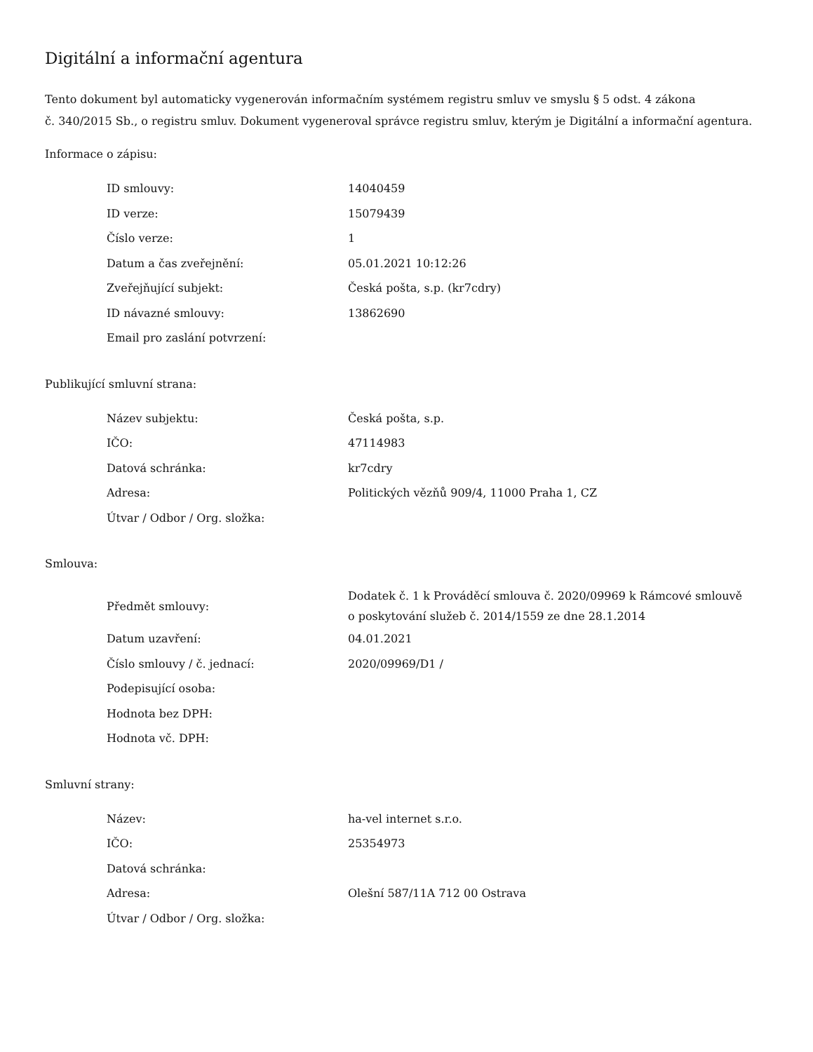Digitální a informační agentura
Tento dokument byl automaticky vygenerován informačním systémem registru smluv ve smyslu § 5 odst. 4 zákona
č. 340/2015 Sb., o registru smluv. Dokument vygeneroval správce registru smluv, kterým je Digitální a informační agentura.
Informace o zápisu:
| ID smlouvy: | 14040459 |
| ID verze: | 15079439 |
| Číslo verze: | 1 |
| Datum a čas zveřejnění: | 05.01.2021 10:12:26 |
| Zveřejňující subjekt: | Česká pošta, s.p. (kr7cdry) |
| ID návazné smlouvy: | 13862690 |
| Email pro zaslání potvrzení: | |
Publikující smluvní strana:
| Název subjektu: | Česká pošta, s.p. |
| IČO: | 47114983 |
| Datová schránka: | kr7cdry |
| Adresa: | Politických vězňů 909/4, 11000 Praha 1, CZ |
| Útvar / Odbor / Org. složka: | |
Smlouva:
| Předmět smlouvy: | Dodatek č. 1 k Prováděcí smlouva č. 2020/09969 k Rámcové smlouvě o poskytování služeb č. 2014/1559 ze dne 28.1.2014 |
| Datum uzavření: | 04.01.2021 |
| Číslo smlouvy / č. jednací: | 2020/09969/D1 / |
| Podepisující osoba: | |
| Hodnota bez DPH: | |
| Hodnota vč. DPH: | |
Smluvní strany:
| Název: | ha-vel internet s.r.o. |
| IČO: | 25354973 |
| Datová schránka: | |
| Adresa: | Olešní 587/11A 712 00 Ostrava |
| Útvar / Odbor / Org. složka: | |